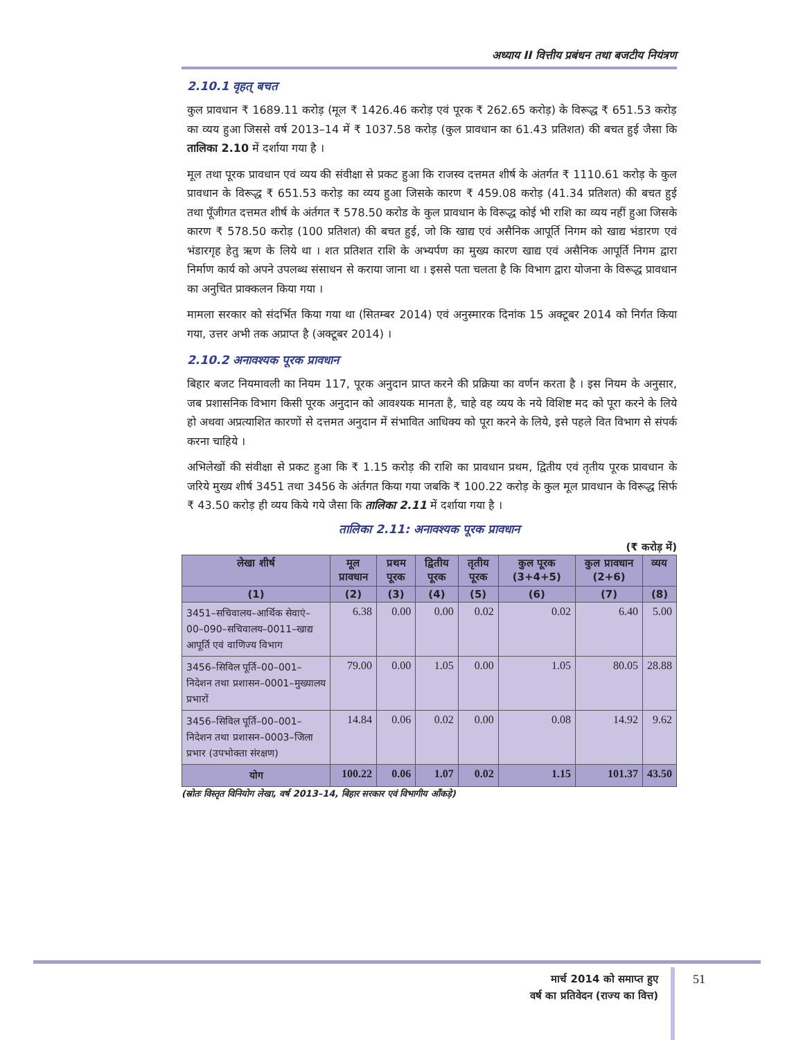अध्याय II वित्तीय प्रबंधन तथा बजटीय नियंत्रण
2.10.1 वृहत् बचत
कुल प्रावधान ₹ 1689.11 करोड़ (मूल ₹ 1426.46 करोड़ एवं पूरक ₹ 262.65 करोड़) के विरूद्ध ₹ 651.53 करोड़ का व्यय हुआ जिससे वर्ष 2013–14 में ₹ 1037.58 करोड़ (कुल प्रावधान का 61.43 प्रतिशत) की बचत हुई जैसा कि तालिका 2.10 में दर्शाया गया है ।
मूल तथा पूरक प्रावधान एवं व्यय की संवीक्षा से प्रकट हुआ कि राजस्व दत्तमत शीर्ष के अंतर्गत ₹ 1110.61 करोड़ के कुल प्रावधान के विरूद्ध ₹ 651.53 करोड़ का व्यय हुआ जिसके कारण ₹ 459.08 करोड़ (41.34 प्रतिशत) की बचत हुई तथा पूँजीगत दत्तमत शीर्ष के अंर्तगत ₹ 578.50 करोड के कुल प्रावधान के विरूद्ध कोई भी राशि का व्यय नहीं हुआ जिसके कारण ₹ 578.50 करोड़ (100 प्रतिशत) की बचत हुई, जो कि खाद्य एवं असैनिक आपूर्ति निगम को खाद्य भंडारण एवं भंडारगृह हेतु ऋण के लिये था । शत प्रतिशत राशि के अभ्यर्पण का मुख्य कारण खाद्य एवं असैनिक आपूर्ति निगम द्वारा निर्माण कार्य को अपने उपलब्ध संसाधन से कराया जाना था । इससे पता चलता है कि विभाग द्वारा योजना के विरूद्ध प्रावधान का अनुचित प्राक्कलन किया गया ।
मामला सरकार को संदर्भित किया गया था (सितम्बर 2014) एवं अनुस्मारक दिनांक 15 अक्टूबर 2014 को निर्गत किया गया, उत्तर अभी तक अप्राप्त है (अक्टूबर 2014) ।
2.10.2 अनावश्यक पूरक प्रावधान
बिहार बजट नियमावली का नियम 117, पूरक अनुदान प्राप्त करने की प्रक्रिया का वर्णन करता है । इस नियम के अनुसार, जब प्रशासनिक विभाग किसी पूरक अनुदान को आवश्यक मानता है, चाहे वह व्यय के नये विशिष्ट मद को पूरा करने के लिये हो अथवा अप्रत्याशित कारणों से दत्तमत अनुदान में संभावित आधिक्य को पूरा करने के लिये, इसे पहले वित विभाग से संपर्क करना चाहिये ।
अभिलेखों की संवीक्षा से प्रकट हुआ कि ₹ 1.15 करोड़ की राशि का प्रावधान प्रथम, द्वितीय एवं तृतीय पूरक प्रावधान के जरिये मुख्य शीर्ष 3451 तथा 3456 के अंर्तगत किया गया जबकि ₹ 100.22 करोड़ के कुल मूल प्रावधान के विरूद्ध सिर्फ ₹ 43.50 करोड़ ही व्यय किये गये जैसा कि तालिका 2.11 में दर्शाया गया है ।
तालिका 2.11: अनावश्यक पूरक प्रावधान
(₹ करोड़ में)
| लेखा शीर्ष | मूल प्रावधान | प्रथम पूरक | द्वितीय पूरक | तृतीय पूरक | कुल पूरक (3+4+5) | कुल प्रावधान (2+6) | व्यय |
| --- | --- | --- | --- | --- | --- | --- | --- |
| (1) | (2) | (3) | (4) | (5) | (6) | (7) | (8) |
| 3451–सचिवालय–आर्थिक सेवाएं–00–090–सचिवालय–0011–खाद्य आपूर्ति एवं वाणिज्य विभाग | 6.38 | 0.00 | 0.00 | 0.02 | 0.02 | 6.40 | 5.00 |
| 3456–सिविल पूर्ति–00–001–निदेशन तथा प्रशासन–0001–मुख्यालय प्रभारों | 79.00 | 0.00 | 1.05 | 0.00 | 1.05 | 80.05 | 28.88 |
| 3456–सिविल पूर्ति–00–001–निदेशन तथा प्रशासन–0003–जिला प्रभार (उपभोक्ता संरक्षण) | 14.84 | 0.06 | 0.02 | 0.00 | 0.08 | 14.92 | 9.62 |
| योग | 100.22 | 0.06 | 1.07 | 0.02 | 1.15 | 101.37 | 43.50 |
(स्रोतः विस्तृत विनियोग लेखा, वर्ष 2013–14, बिहार सरकार एवं विभागीय आँकड़े)
मार्च 2014 को समाप्त हुए
वर्ष का प्रतिवेदन (राज्य का वित्त)
51